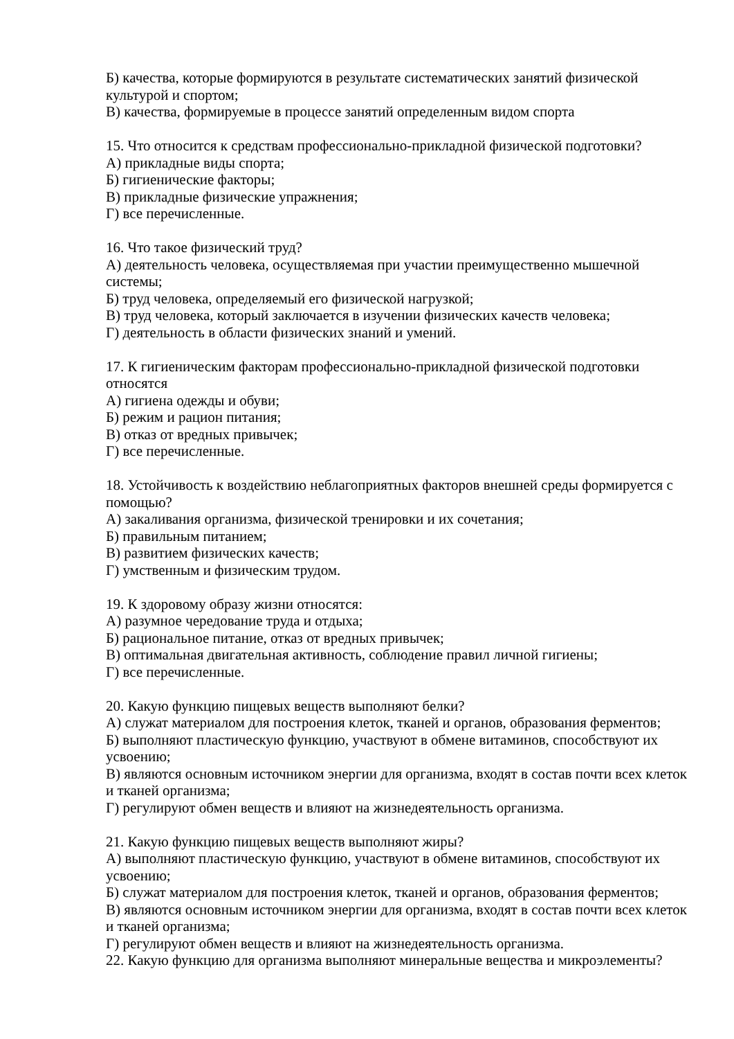Б) качества, которые формируются в результате систематических занятий физической культурой и спортом;
В) качества, формируемые в процессе занятий определенным видом спорта
15. Что относится к средствам профессионально-прикладной физической подготовки?
А) прикладные виды спорта;
Б) гигиенические факторы;
В) прикладные физические упражнения;
Г) все перечисленные.
16. Что такое физический труд?
А) деятельность человека, осуществляемая при участии преимущественно мышечной системы;
Б) труд человека, определяемый его физической нагрузкой;
В) труд человека, который заключается в изучении физических качеств человека;
Г) деятельность в области физических знаний и умений.
17. К гигиеническим факторам профессионально-прикладной физической подготовки относятся
А) гигиена одежды и обуви;
Б) режим и рацион питания;
В) отказ от вредных привычек;
Г) все перечисленные.
18. Устойчивость к воздействию неблагоприятных факторов внешней среды формируется с помощью?
А) закаливания организма, физической тренировки и их сочетания;
Б) правильным питанием;
В) развитием физических качеств;
Г) умственным и физическим трудом.
19. К здоровому образу жизни относятся:
А) разумное чередование труда и отдыха;
Б) рациональное питание, отказ от вредных привычек;
В) оптимальная двигательная активность, соблюдение правил личной гигиены;
Г) все перечисленные.
20. Какую функцию пищевых веществ выполняют белки?
А) служат материалом для построения клеток, тканей и органов, образования ферментов;
Б) выполняют пластическую функцию, участвуют в обмене витаминов, способствуют их усвоению;
В) являются основным источником энергии для организма, входят в состав почти всех клеток и тканей организма;
Г) регулируют обмен веществ и влияют на жизнедеятельность организма.
21. Какую функцию пищевых веществ выполняют жиры?
А) выполняют пластическую функцию, участвуют в обмене витаминов, способствуют их усвоению;
Б) служат материалом для построения клеток, тканей и органов, образования ферментов;
В) являются основным источником энергии для организма, входят в состав почти всех клеток и тканей организма;
Г) регулируют обмен веществ и влияют на жизнедеятельность организма.
22. Какую функцию для организма выполняют минеральные вещества и микроэлементы?